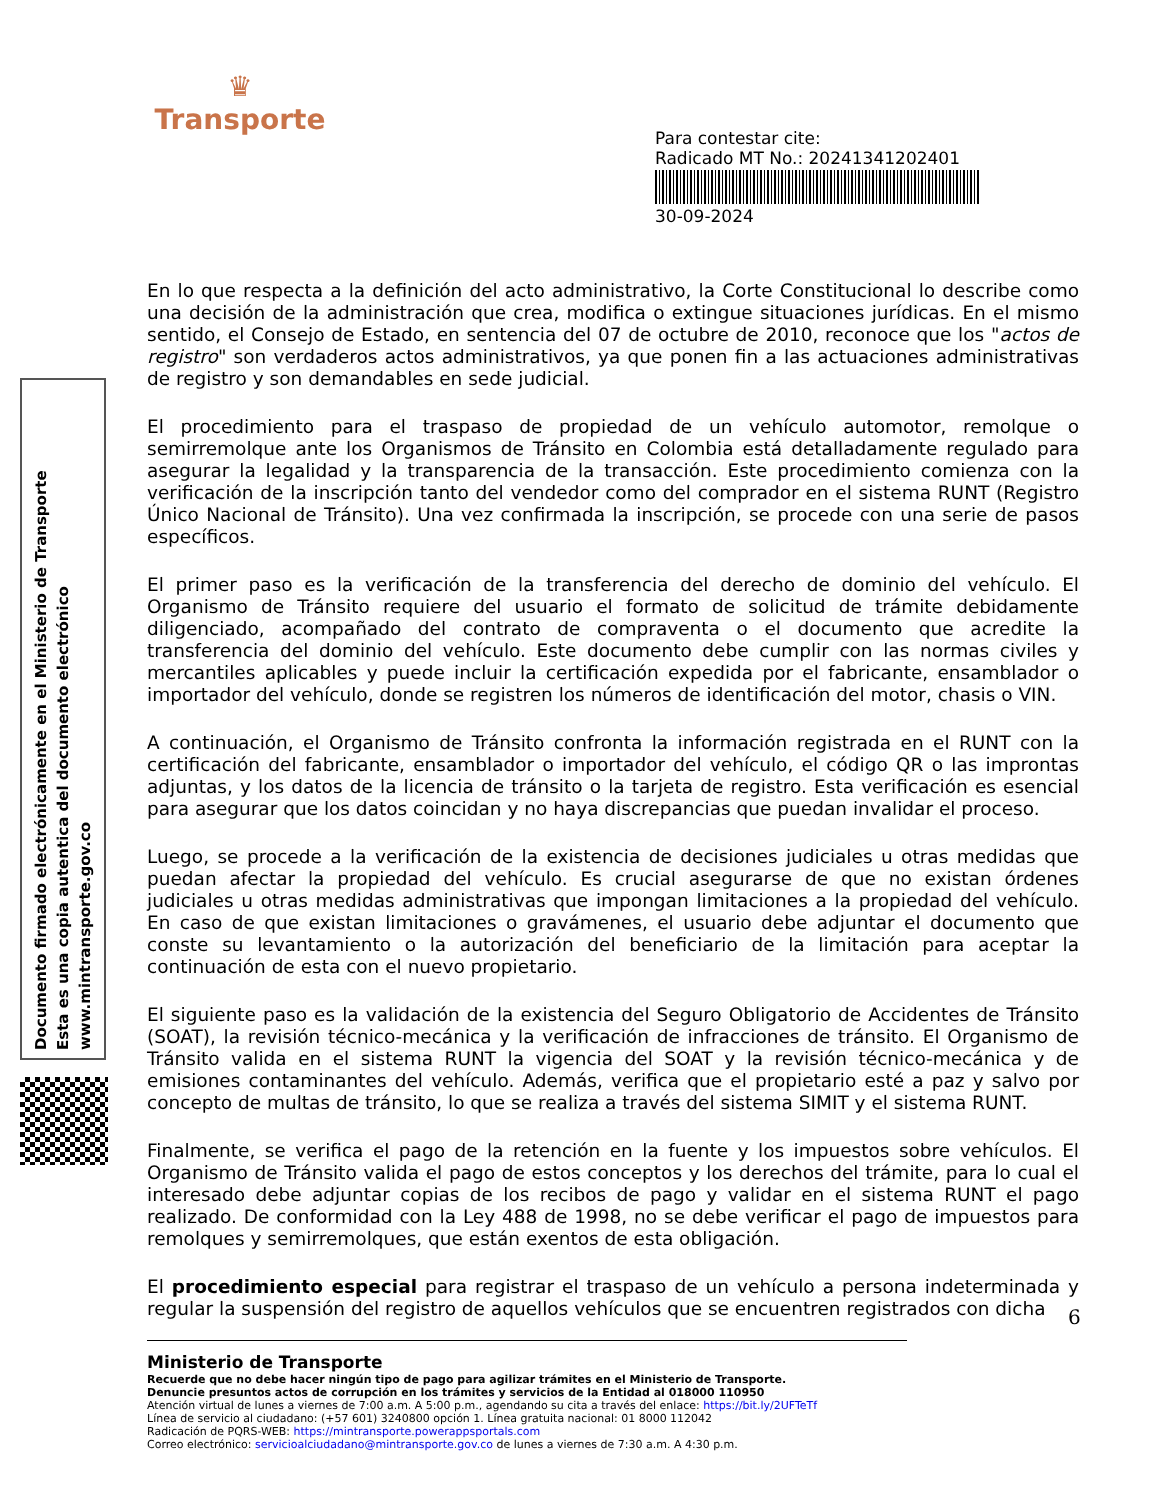♛
Transporte
Para contestar cite:
Radicado MT No.: 20241341202401
30-09-2024
Documento firmado electrónicamente en el Ministerio de Transporte
Esta es una copia autentica del documento electrónico
www.mintransporte.gov.co
En lo que respecta a la definición del acto administrativo, la Corte Constitucional lo describe como una decisión de la administración que crea, modifica o extingue situaciones jurídicas. En el mismo sentido, el Consejo de Estado, en sentencia del 07 de octubre de 2010, reconoce que los "actos de registro" son verdaderos actos administrativos, ya que ponen fin a las actuaciones administrativas de registro y son demandables en sede judicial.
El procedimiento para el traspaso de propiedad de un vehículo automotor, remolque o semirremolque ante los Organismos de Tránsito en Colombia está detalladamente regulado para asegurar la legalidad y la transparencia de la transacción. Este procedimiento comienza con la verificación de la inscripción tanto del vendedor como del comprador en el sistema RUNT (Registro Único Nacional de Tránsito). Una vez confirmada la inscripción, se procede con una serie de pasos específicos.
El primer paso es la verificación de la transferencia del derecho de dominio del vehículo. El Organismo de Tránsito requiere del usuario el formato de solicitud de trámite debidamente diligenciado, acompañado del contrato de compraventa o el documento que acredite la transferencia del dominio del vehículo. Este documento debe cumplir con las normas civiles y mercantiles aplicables y puede incluir la certificación expedida por el fabricante, ensamblador o importador del vehículo, donde se registren los números de identificación del motor, chasis o VIN.
A continuación, el Organismo de Tránsito confronta la información registrada en el RUNT con la certificación del fabricante, ensamblador o importador del vehículo, el código QR o las improntas adjuntas, y los datos de la licencia de tránsito o la tarjeta de registro. Esta verificación es esencial para asegurar que los datos coincidan y no haya discrepancias que puedan invalidar el proceso.
Luego, se procede a la verificación de la existencia de decisiones judiciales u otras medidas que puedan afectar la propiedad del vehículo. Es crucial asegurarse de que no existan órdenes judiciales u otras medidas administrativas que impongan limitaciones a la propiedad del vehículo. En caso de que existan limitaciones o gravámenes, el usuario debe adjuntar el documento que conste su levantamiento o la autorización del beneficiario de la limitación para aceptar la continuación de esta con el nuevo propietario.
El siguiente paso es la validación de la existencia del Seguro Obligatorio de Accidentes de Tránsito (SOAT), la revisión técnico-mecánica y la verificación de infracciones de tránsito. El Organismo de Tránsito valida en el sistema RUNT la vigencia del SOAT y la revisión técnico-mecánica y de emisiones contaminantes del vehículo. Además, verifica que el propietario esté a paz y salvo por concepto de multas de tránsito, lo que se realiza a través del sistema SIMIT y el sistema RUNT.
Finalmente, se verifica el pago de la retención en la fuente y los impuestos sobre vehículos. El Organismo de Tránsito valida el pago de estos conceptos y los derechos del trámite, para lo cual el interesado debe adjuntar copias de los recibos de pago y validar en el sistema RUNT el pago realizado. De conformidad con la Ley 488 de 1998, no se debe verificar el pago de impuestos para remolques y semirremolques, que están exentos de esta obligación.
El procedimiento especial para registrar el traspaso de un vehículo a persona indeterminada y regular la suspensión del registro de aquellos vehículos que se encuentren registrados con dicha
6
Ministerio de Transporte
Recuerde que no debe hacer ningún tipo de pago para agilizar trámites en el Ministerio de Transporte.
Denuncie presuntos actos de corrupción en los trámites y servicios de la Entidad al 018000 110950
Atención virtual de lunes a viernes de 7:00 a.m. A 5:00 p.m., agendando su cita a través del enlace: https://bit.ly/2UFTeTf
Línea de servicio al ciudadano: (+57 601) 3240800 opción 1. Línea gratuita nacional: 01 8000 112042
Radicación de PQRS-WEB: https://mintransporte.powerappsportals.com
Correo electrónico: servicioalciudadano@mintransporte.gov.co de lunes a viernes de 7:30 a.m. A 4:30 p.m.